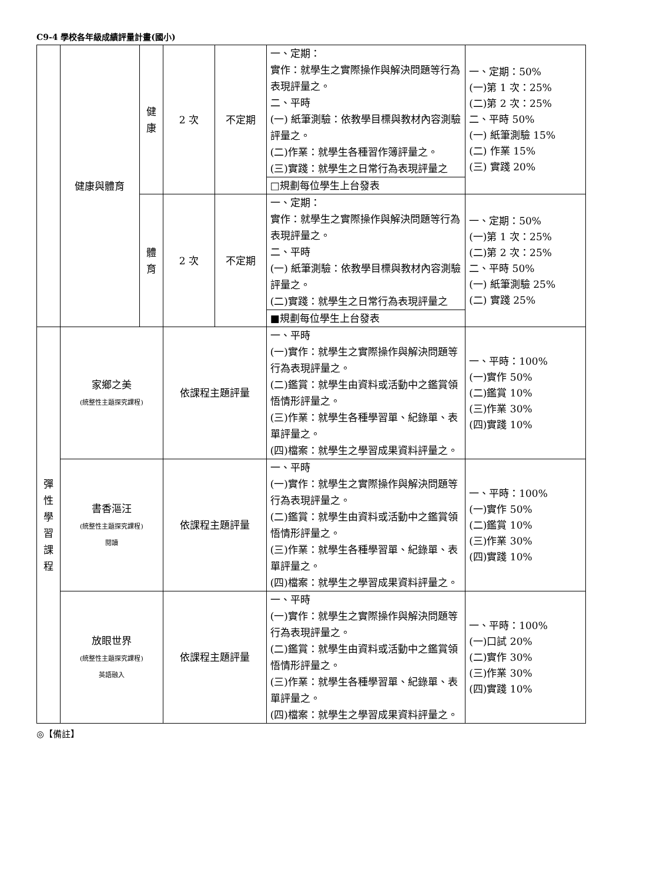C9-4 學校各年級成績評量計畫(國小)
| | 健康與體育 | 健 康 | 2 次 | 不定期 | 一、定期： 實作：就學生之實際操作與解決問題等行為表現評量之。 二、平時 (一) 紙筆測驗：依教學目標與教材內容測驗評量之。 (二)作業：就學生各種習作簿評量之。 (三)實踐：就學生之日常行為表現評量之 | 一、定期：50% (一)第 1 次：25% (二)第 2 次：25% 二、平時 50% (一) 紙筆測驗 15% (二) 作業 15% (三) 實踐 20% |
| | | | | | □規劃每位學生上台發表 | |
| | | 體 育 | 2 次 | 不定期 | 一、定期： 實作：就學生之實際操作與解決問題等行為表現評量之。 二、平時 (一) 紙筆測驗：依教學目標與教材內容測驗評量之。 (二)實踐：就學生之日常行為表現評量之 | 一、定期：50% (一)第 1 次：25% (二)第 2 次：25% 二、平時 50% (一) 紙筆測驗 25% (二) 實踐 25% |
| | | | | | ■規劃每位學生上台發表 | |
| 彈 性 學 習 課 程 | 家鄉之美 (統整性主題探究課程) | | 依課程主題評量 | | 一、平時 (一)實作：就學生之實際操作與解決問題等行為表現評量之。 (二)鑑賞：就學生由資料或活動中之鑑賞領悟情形評量之。 (三)作業：就學生各種學習單、紀錄單、表單評量之。 (四)檔案：就學生之學習成果資料評量之。 | 一、平時：100% (一)實作 50% (二)鑑賞 10% (三)作業 30% (四)實踐 10% |
| | 書香漚汪 (統整性主題探究課程) 閱讀 | | 依課程主題評量 | | 一、平時 (一)實作：就學生之實際操作與解決問題等行為表現評量之。 (二)鑑賞：就學生由資料或活動中之鑑賞領悟情形評量之。 (三)作業：就學生各種學習單、紀錄單、表單評量之。 (四)檔案：就學生之學習成果資料評量之。 | 一、平時：100% (一)實作 50% (二)鑑賞 10% (三)作業 30% (四)實踐 10% |
| | 放眼世界 (統整性主題探究課程) 英語融入 | | 依課程主題評量 | | 一、平時 (一)實作：就學生之實際操作與解決問題等行為表現評量之。 (二)鑑賞：就學生由資料或活動中之鑑賞領悟情形評量之。 (三)作業：就學生各種學習單、紀錄單、表單評量之。 (四)檔案：就學生之學習成果資料評量之。 | 一、平時：100% (一)口試 20% (二)實作 30% (三)作業 30% (四)實踐 10% |
◎【備註】